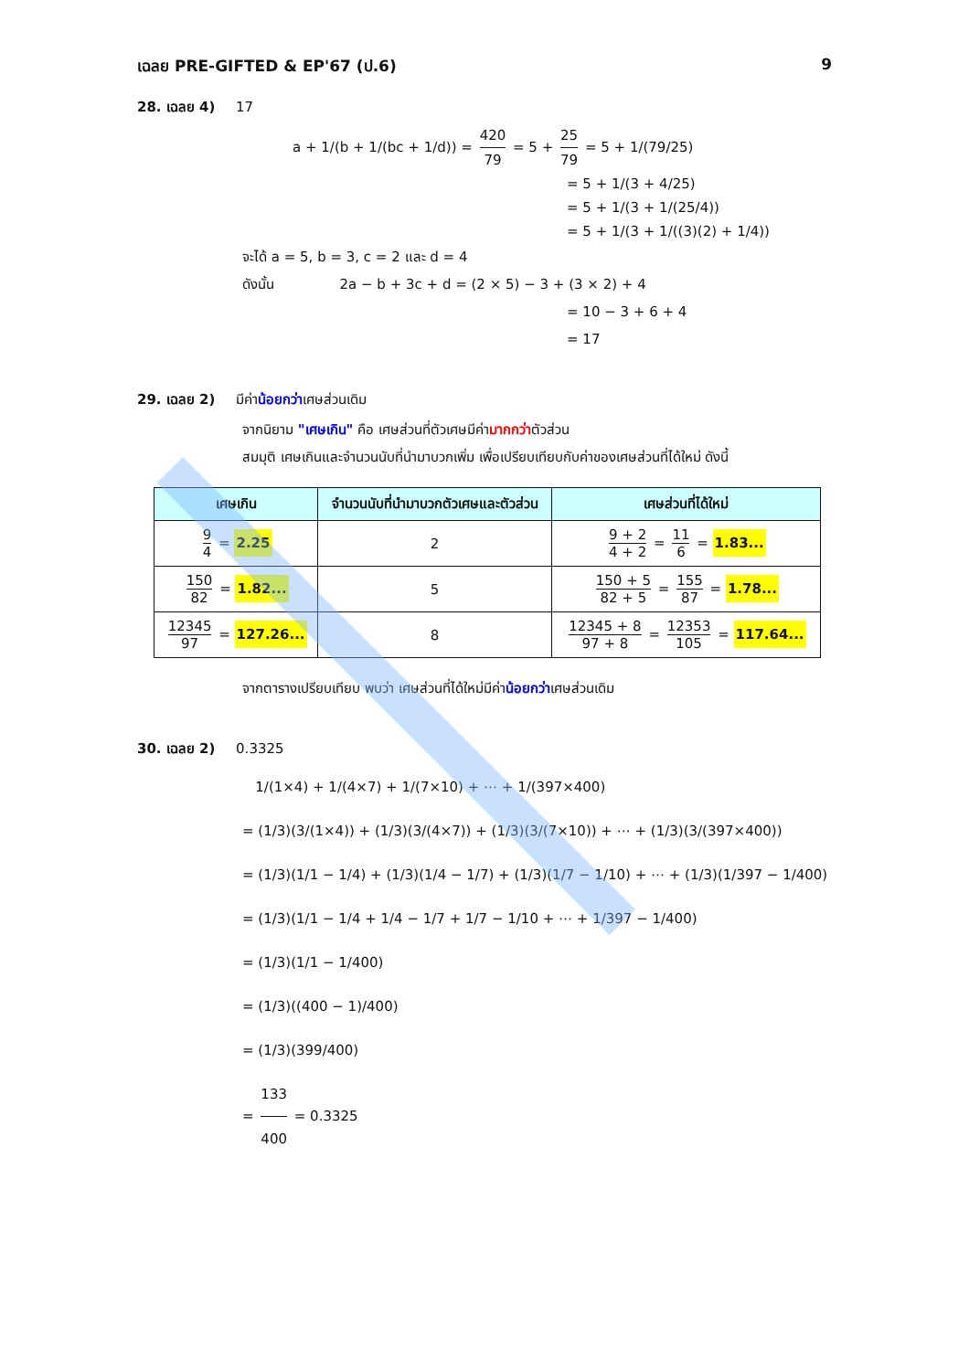เฉลย PRE-GIFTED & EP'67 (ป.6) 9
28. เฉลย 4) 17
a + 1/(b + 1/(bc + 1/d)) = 420 79 = 5 + 25 79 = 5 + 1/(79/25)
= 5 + 1/(3 + 4/25)
= 5 + 1/(3 + 1/(25/4))
= 5 + 1/(3 + 1/((3)(2) + 1/4))
จะได้ a = 5, b = 3, c = 2 และ d = 4
ดังนั้น 2a − b + 3c + d = (2 × 5) − 3 + (3 × 2) + 4
= 10 − 3 + 6 + 4
= 17
29. เฉลย 2) มีค่าน้อยกว่าเศษส่วนเดิม
จากนิยาม "เศษเกิน" คือ เศษส่วนที่ตัวเศษมีค่ามากกว่าตัวส่วน
สมมุติ เศษเกินและจำนวนนับที่นำมาบวกเพิ่ม เพื่อเปรียบเทียบกับค่าของเศษส่วนที่ได้ใหม่ ดังนี้
| เศษเกิน | จำนวนนับที่นำมาบวกตัวเศษและตัวส่วน | เศษส่วนที่ได้ใหม่ |
| --- | --- | --- |
| 9 4 = 2.25 | 2 | 9 + 2 4 + 2 = 11 6 = 1.83... |
| 150 82 = 1.82... | 5 | 150 + 5 82 + 5 = 155 87 = 1.78... |
| 12345 97 = 127.26... | 8 | 12345 + 8 97 + 8 = 12353 105 = 117.64... |
จากตารางเปรียบเทียบ พบว่า เศษส่วนที่ได้ใหม่มีค่าน้อยกว่าเศษส่วนเดิม
30. เฉลย 2) 0.3325
1/(1×4) + 1/(4×7) + 1/(7×10) + ⋯ + 1/(397×400)
= (1/3)(3/(1×4)) + (1/3)(3/(4×7)) + (1/3)(3/(7×10)) + ⋯ + (1/3)(3/(397×400))
= (1/3)(1/1 − 1/4) + (1/3)(1/4 − 1/7) + (1/3)(1/7 − 1/10) + ⋯ + (1/3)(1/397 − 1/400)
= (1/3)(1/1 − 1/4 + 1/4 − 1/7 + 1/7 − 1/10 + ⋯ + 1/397 − 1/400)
= (1/3)(1/1 − 1/400)
= (1/3)((400 − 1)/400)
= (1/3)(399/400)
= 133 400 = 0.3325